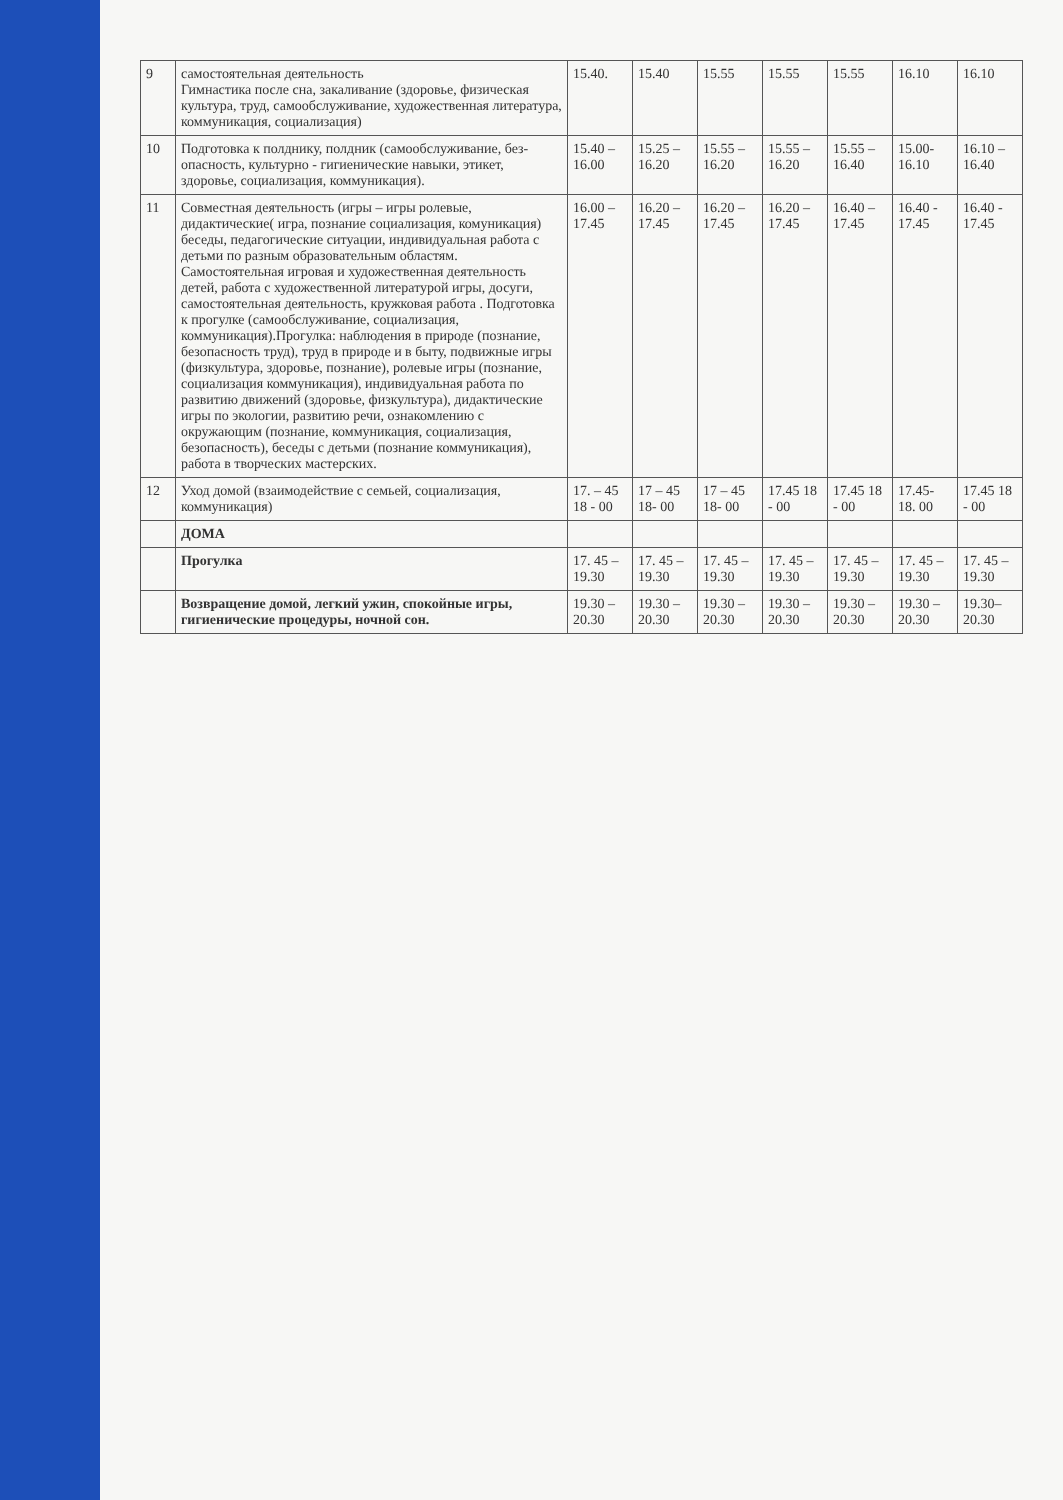| 9 | самостоятельная деятельность Гимнастика после сна, закаливание (здоровье, физическая культура, труд, самообслуживание, художественная литература, коммуникация, социализация) | 15.40. | 15.40 | 15.55 | 15.55 | 15.55 | 16.10 | 16.10 |
| 10 | Подготовка к полднику, полдник (самообслуживание, без-опасность, культурно - гигиенические навыки, этикет, здоровье, социализация, коммуникация). | 15.40 – 16.00 | 15.25 – 16.20 | 15.55 – 16.20 | 15.55 – 16.20 | 15.55 – 16.40 | 15.00- 16.10 | 16.10 – 16.40 |
| 11 | Совместная деятельность (игры – игры ролевые, дидактические( игра, познание социализация, комуникация) беседы, педагогические ситуации, индивидуальная работа с детьми по разным образовательным областям. Самостоятельная игровая и художественная деятельность детей, работа с художественной литературой игры, досуги, самостоятельная деятельность, кружковая работа . Подготовка к прогулке (самообслуживание, социализация, коммуникация).Прогулка: наблюдения в природе (познание, безопасность труд), труд в природе и в быту, подвижные игры (физкультура, здоровье, познание), ролевые игры (познание, социализация коммуникация), индивидуальная работа по развитию движений (здоровье, физкультура), дидактические игры по экологии, развитию речи, ознакомлению с окружающим (познание, коммуникация, социализация, безопасность), беседы с детьми (познание коммуникация), работа в творческих мастерских. | 16.00 – 17.45 | 16.20 – 17.45 | 16.20 – 17.45 | 16.20 – 17.45 | 16.40 – 17.45 | 16.40 - 17.45 | 16.40 - 17.45 |
| 12 | Уход домой (взаимодействие с семьей, социализация, коммуникация) | 17. – 45 18 - 00 | 17 – 45 18- 00 | 17 – 45 18- 00 | 17.45 18 - 00 | 17.45 18 - 00 | 17.45- 18. 00 | 17.45 18 - 00 |
| | ДОМА | | | | | | | |
| | Прогулка | 17. 45 – 19.30 | 17. 45 – 19.30 | 17. 45 – 19.30 | 17. 45 – 19.30 | 17. 45 – 19.30 | 17. 45 – 19.30 | 17. 45 – 19.30 |
| | Возвращение домой, легкий ужин, спокойные игры, гигиенические процедуры, ночной сон. | 19.30 – 20.30 | 19.30 – 20.30 | 19.30 – 20.30 | 19.30 – 20.30 | 19.30 – 20.30 | 19.30 – 20.30 | 19.30– 20.30 |